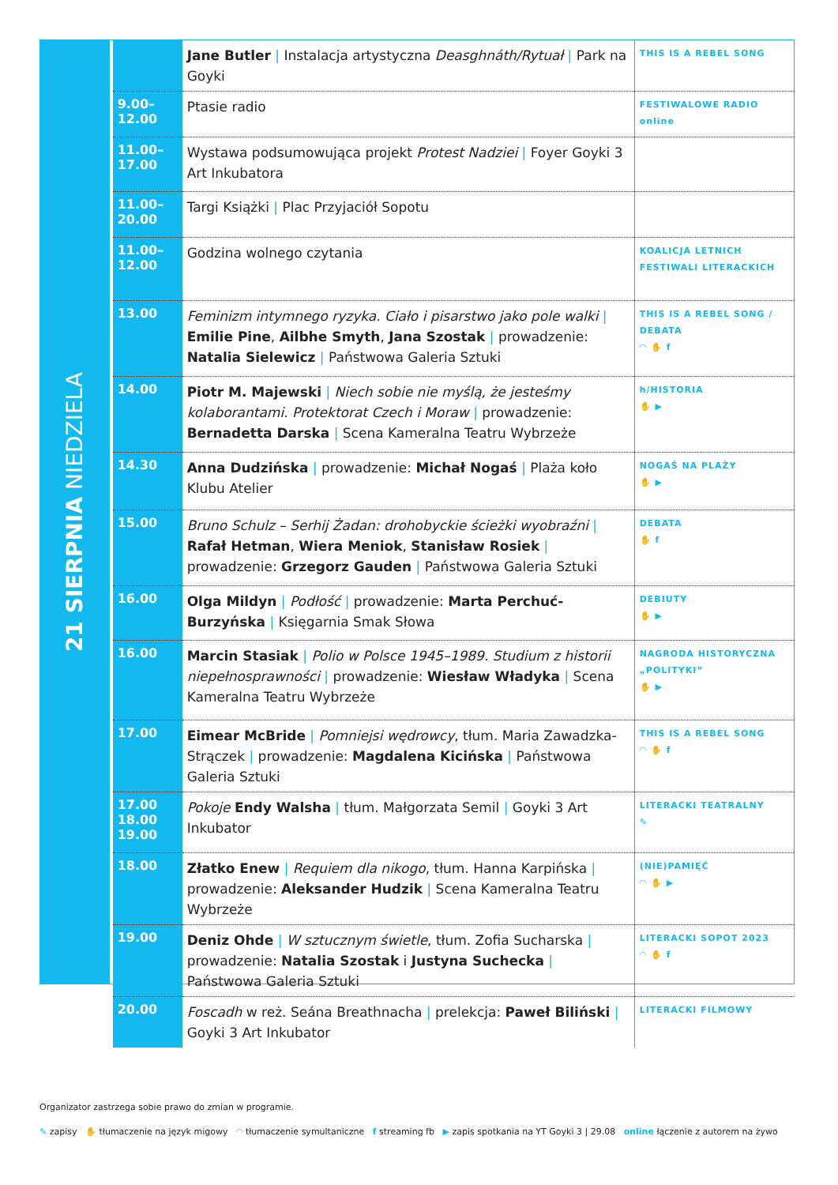21 SIERPNIA NIEDZIELA
| | Jane Butler / Instalacja artystyczna Deasghnáth/Rytuał / Park na Goyki | THIS IS A REBEL SONG |
| 9.00– 12.00 | Ptasie radio | FESTIWALOWE RADIO online |
| 11.00– 17.00 | Wystawa podsumowująca projekt Protest Nadziei / Foyer Goyki 3 Art Inkubatora | |
| 11.00– 20.00 | Targi Książki / Plac Przyjaciół Sopotu | |
| 11.00– 12.00 | Godzina wolnego czytania | KOALICJA LETNICH FESTIWALI LITERACKICH |
| 13.00 | Feminizm intymnego ryzyka. Ciało i pisarstwo jako pole walki / Emilie Pine , Ailbhe Smyth , Jana Szostak / prowadzenie: Natalia Sielewicz / Państwowa Galeria Sztuki | THIS IS A REBEL SONG / DEBATA ◠ ✋ f |
| 14.00 | Piotr M. Majewski / Niech sobie nie myślą, że jesteśmy kolaborantami. Protektorat Czech i Moraw / prowadzenie: Bernadetta Darska / Scena Kameralna Teatru Wybrzeże | h/HISTORIA ✋ ▶ |
| 14.30 | Anna Dudzińska / prowadzenie: Michał Nogaś / Plaża koło Klubu Atelier | NOGAŚ NA PLAŻY ✋ ▶ |
| 15.00 | Bruno Schulz – Serhij Żadan: drohobyckie ścieżki wyobraźni / Rafał Hetman , Wiera Meniok , Stanisław Rosiek / prowadzenie: Grzegorz Gauden / Państwowa Galeria Sztuki | DEBATA ✋ f |
| 16.00 | Olga Mildyn / Podłość / prowadzenie: Marta Perchuć-Burzyńska / Księgarnia Smak Słowa | DEBIUTY ✋ ▶ |
| 16.00 | Marcin Stasiak / Polio w Polsce 1945–1989. Studium z historii niepełnosprawności / prowadzenie: Wiesław Władyka / Scena Kameralna Teatru Wybrzeże | NAGRODA HISTORYCZNA „POLITYKI” ✋ ▶ |
| 17.00 | Eimear McBride / Pomniejsi wędrowcy , tłum. Maria Zawadzka-Strączek / prowadzenie: Magdalena Kicińska / Państwowa Galeria Sztuki | THIS IS A REBEL SONG ◠ ✋ f |
| 17.00 18.00 19.00 | Pokoje Endy Walsha / tłum. Małgorzata Semil / Goyki 3 Art Inkubator | LITERACKI TEATRALNY ✎ |
| 18.00 | Złatko Enew / Requiem dla nikogo , tłum. Hanna Karpińska / prowadzenie: Aleksander Hudzik / Scena Kameralna Teatru Wybrzeże | (NIE)PAMIĘĆ ◠ ✋ ▶ |
| 19.00 | Deniz Ohde / W sztucznym świetle , tłum. Zofia Sucharska / prowadzenie: Natalia Szostak i Justyna Suchecka / Państwowa Galeria Sztuki | LITERACKI SOPOT 2023 ◠ ✋ f |
| 20.00 | Foscadh w reż. Seána Breathnacha / prelekcja: Paweł Biliński / Goyki 3 Art Inkubator | LITERACKI FILMOWY |
Organizator zastrzega sobie prawo do zmian w programie.
✎ zapisy ✋ tłumaczenie na język migowy ◠ tłumaczenie symultaniczne f streaming fb ▶ zapis spotkania na YT Goyki 3 | 29.08 online łączenie z autorem na żywo